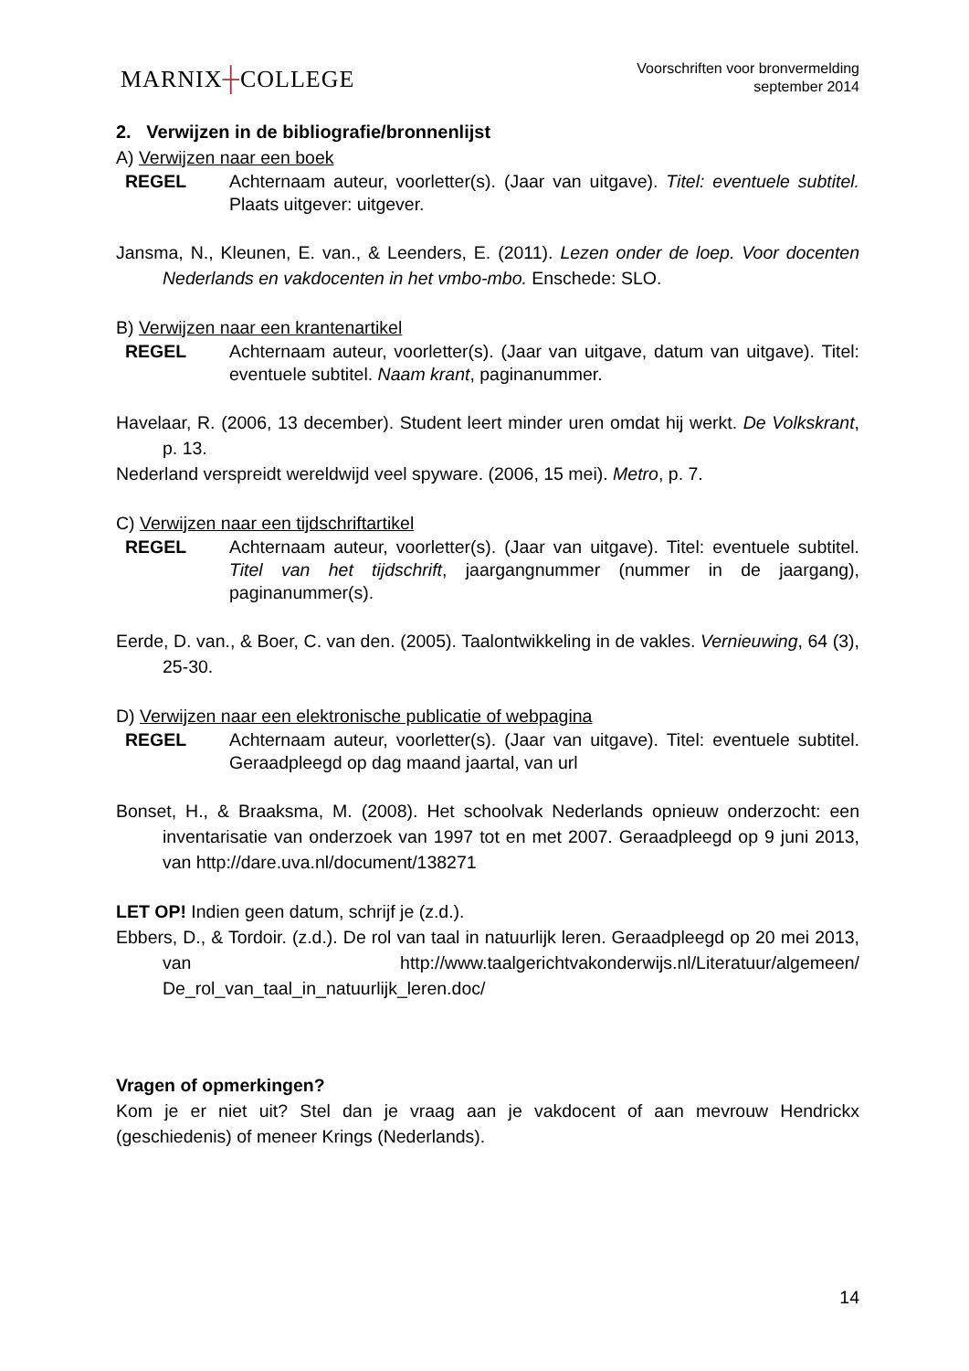MARNIX┼COLLEGE
Voorschriften voor bronvermelding
september 2014
2. Verwijzen in de bibliografie/bronnenlijst
A) Verwijzen naar een boek
REGEL Achternaam auteur, voorletter(s). (Jaar van uitgave). Titel: eventuele subtitel. Plaats uitgever: uitgever.
Jansma, N., Kleunen, E. van., & Leenders, E. (2011). Lezen onder de loep. Voor docenten Nederlands en vakdocenten in het vmbo-mbo. Enschede: SLO.
B) Verwijzen naar een krantenartikel
REGEL Achternaam auteur, voorletter(s). (Jaar van uitgave, datum van uitgave). Titel: eventuele subtitel. Naam krant, paginanummer.
Havelaar, R. (2006, 13 december). Student leert minder uren omdat hij werkt. De Volkskrant, p. 13.
Nederland verspreidt wereldwijd veel spyware. (2006, 15 mei). Metro, p. 7.
C) Verwijzen naar een tijdschriftartikel
REGEL Achternaam auteur, voorletter(s). (Jaar van uitgave). Titel: eventuele subtitel. Titel van het tijdschrift, jaargangnummer (nummer in de jaargang), paginanummer(s).
Eerde, D. van., & Boer, C. van den. (2005). Taalontwikkeling in de vakles. Vernieuwing, 64 (3), 25-30.
D) Verwijzen naar een elektronische publicatie of webpagina
REGEL Achternaam auteur, voorletter(s). (Jaar van uitgave). Titel: eventuele subtitel. Geraadpleegd op dag maand jaartal, van url
Bonset, H., & Braaksma, M. (2008). Het schoolvak Nederlands opnieuw onderzocht: een inventarisatie van onderzoek van 1997 tot en met 2007. Geraadpleegd op 9 juni 2013, van http://dare.uva.nl/document/138271
LET OP! Indien geen datum, schrijf je (z.d.).
Ebbers, D., & Tordoir. (z.d.). De rol van taal in natuurlijk leren. Geraadpleegd op 20 mei 2013, van http://www.taalgerichtvakonderwijs.nl/Literatuur/algemeen/ De_rol_van_taal_in_natuurlijk_leren.doc/
Vragen of opmerkingen?
Kom je er niet uit? Stel dan je vraag aan je vakdocent of aan mevrouw Hendrickx (geschiedenis) of meneer Krings (Nederlands).
14